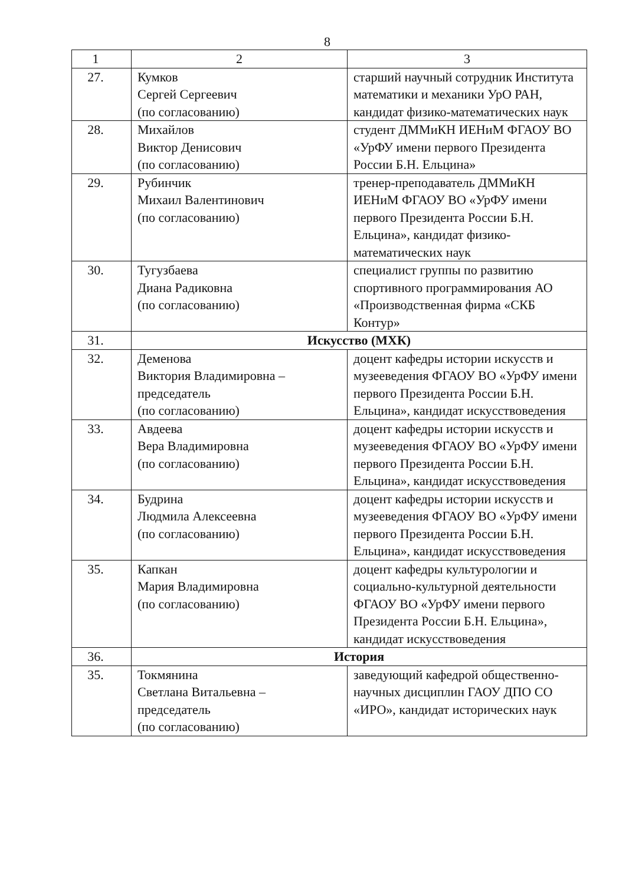8
| 1 | 2 | 3 |
| 27. | Кумков Сергей Сергеевич (по согласованию) | старший научный сотрудник Института математики и механики УрО РАН, кандидат физико-математических наук |
| 28. | Михайлов Виктор Денисович (по согласованию) | студент ДММиКН ИЕНиМ ФГАОУ ВО «УрФУ имени первого Президента России Б.Н. Ельцина» |
| 29. | Рубинчик Михаил Валентинович (по согласованию) | тренер-преподаватель ДММиКН ИЕНиМ ФГАОУ ВО «УрФУ имени первого Президента России Б.Н. Ельцина», кандидат физико-математических наук |
| 30. | Тугузбаева Диана Радиковна (по согласованию) | специалист группы по развитию спортивного программирования АО «Производственная фирма «СКБ Контур» |
| 31. | Искусство (МХК) | |
| 32. | Деменова Виктория Владимировна – председатель (по согласованию) | доцент кафедры истории искусств и музееведения ФГАОУ ВО «УрФУ имени первого Президента России Б.Н. Ельцина», кандидат искусствоведения |
| 33. | Авдеева Вера Владимировна (по согласованию) | доцент кафедры истории искусств и музееведения ФГАОУ ВО «УрФУ имени первого Президента России Б.Н. Ельцина», кандидат искусствоведения |
| 34. | Будрина Людмила Алексеевна (по согласованию) | доцент кафедры истории искусств и музееведения ФГАОУ ВО «УрФУ имени первого Президента России Б.Н. Ельцина», кандидат искусствоведения |
| 35. | Капкан Мария Владимировна (по согласованию) | доцент кафедры культурологии и социально-культурной деятельности ФГАОУ ВО «УрФУ имени первого Президента России Б.Н. Ельцина», кандидат искусствоведения |
| 36. | История | |
| 35. | Токмянина Светлана Витальевна – председатель (по согласованию) | заведующий кафедрой общественно-научных дисциплин ГАОУ ДПО СО «ИРО», кандидат исторических наук |